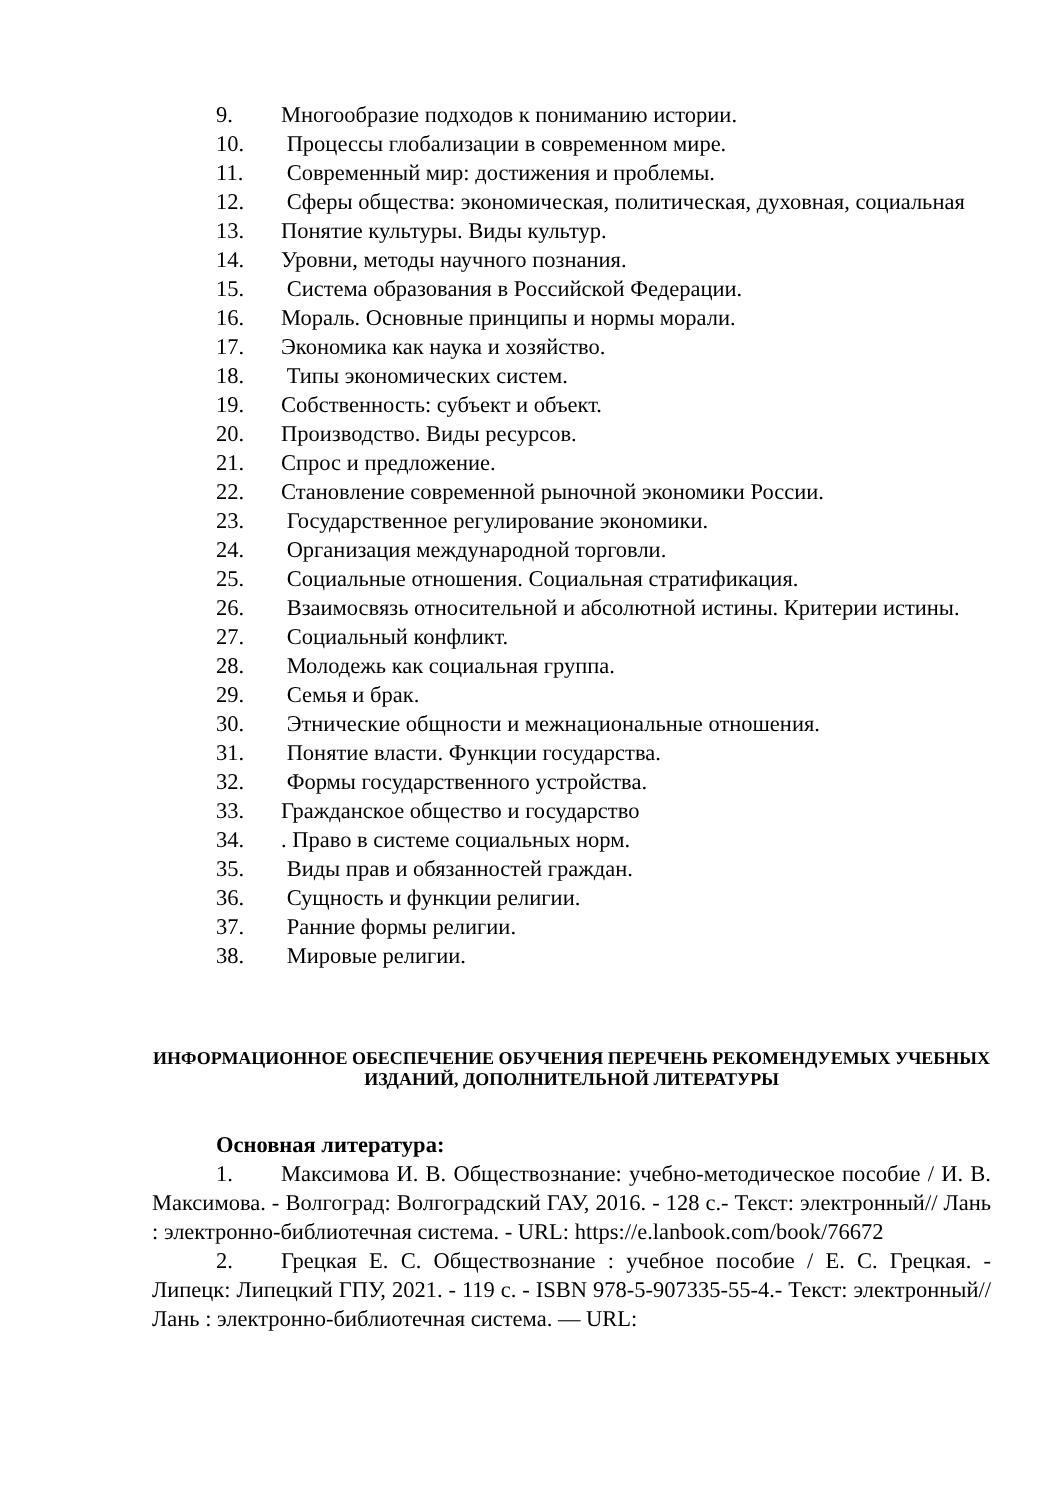9. Многообразие подходов к пониманию истории.
10. Процессы глобализации в современном мире.
11. Современный мир: достижения и проблемы.
12. Сферы общества: экономическая, политическая, духовная, социальная
13. Понятие культуры. Виды культур.
14. Уровни, методы научного познания.
15. Система образования в Российской Федерации.
16. Мораль. Основные принципы и нормы морали.
17. Экономика как наука и хозяйство.
18. Типы экономических систем.
19. Собственность: субъект и объект.
20. Производство. Виды ресурсов.
21. Спрос и предложение.
22. Становление современной рыночной экономики России.
23. Государственное регулирование экономики.
24. Организация международной торговли.
25. Социальные отношения. Социальная стратификация.
26. Взаимосвязь относительной и абсолютной истины. Критерии истины.
27. Социальный конфликт.
28. Молодежь как социальная группа.
29. Семья и брак.
30. Этнические общности и межнациональные отношения.
31. Понятие власти. Функции государства.
32. Формы государственного устройства.
33. Гражданское общество и государство
34.. Право в системе социальных норм.
35. Виды прав и обязанностей граждан.
36. Сущность и функции религии.
37. Ранние формы религии.
38. Мировые религии.
ИНФОРМАЦИОННОЕ ОБЕСПЕЧЕНИЕ ОБУЧЕНИЯ ПЕРЕЧЕНЬ РЕКОМЕНДУЕМЫХ УЧЕБНЫХ ИЗДАНИЙ, ДОПОЛНИТЕЛЬНОЙ ЛИТЕРАТУРЫ
Основная литература:
1. Максимова И. В. Обществознание: учебно-методическое пособие / И. В. Максимова. - Волгоград: Волгоградский ГАУ, 2016. - 128 с.- Текст: электронный// Лань : электронно-библиотечная система. - URL: https://e.lanbook.com/book/76672
2. Грецкая Е. С. Обществознание : учебное пособие / Е. С. Грецкая. - Липецк: Липецкий ГПУ, 2021. - 119 с. - ISBN 978-5-907335-55-4.- Текст: электронный// Лань : электронно-библиотечная система. — URL: